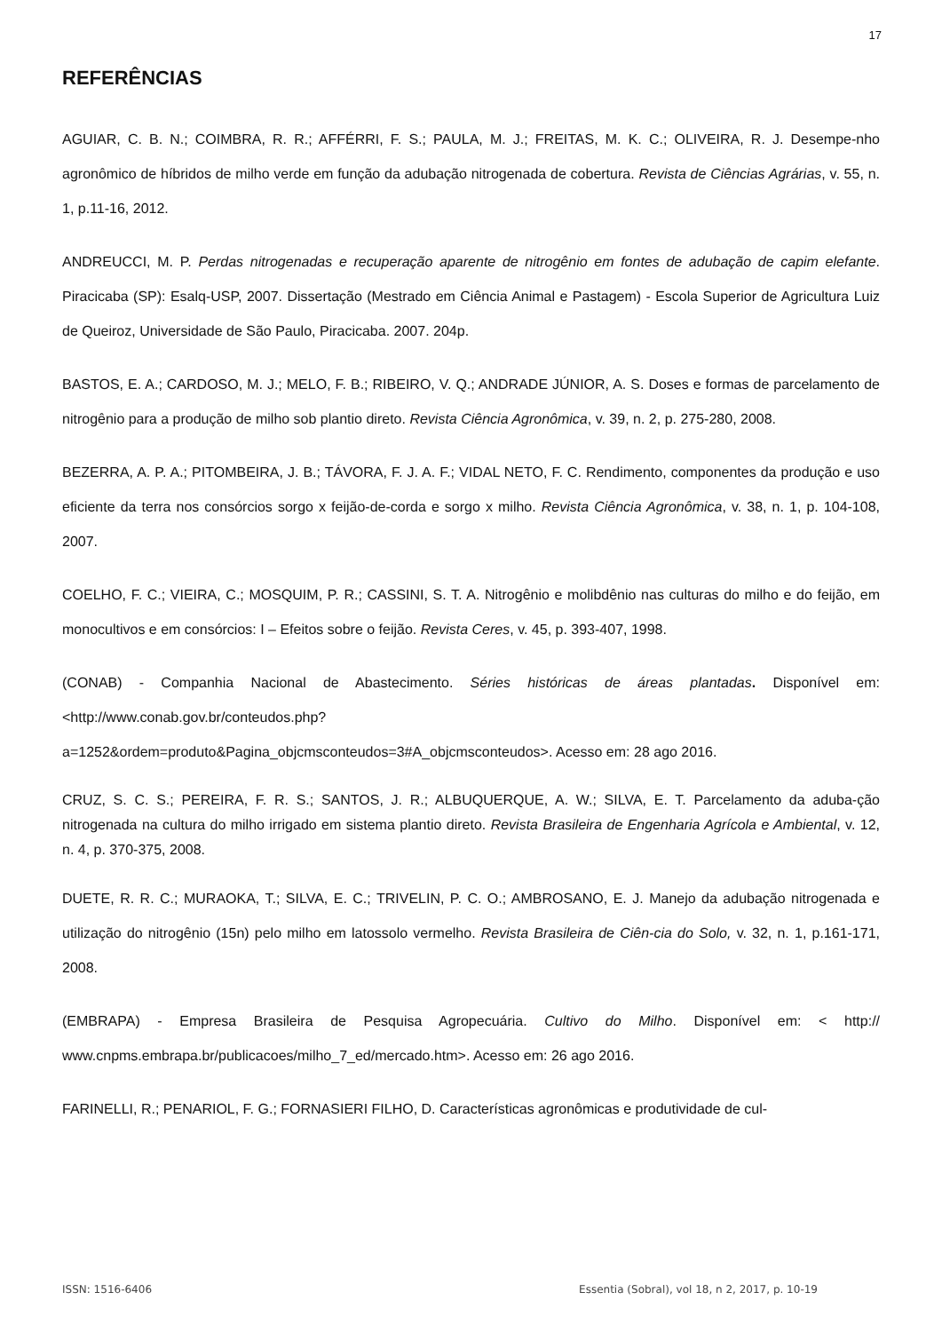17
REFERÊNCIAS
AGUIAR, C. B. N.; COIMBRA, R. R.; AFFÉRRI, F. S.; PAULA, M. J.; FREITAS, M. K. C.; OLIVEIRA, R. J. Desempe-nho agronômico de híbridos de milho verde em função da adubação nitrogenada de cobertura. Revista de Ciências Agrárias, v. 55, n. 1, p.11-16, 2012.
ANDREUCCI, M. P. Perdas nitrogenadas e recuperação aparente de nitrogênio em fontes de adubação de capim elefante. Piracicaba (SP): Esalq-USP, 2007. Dissertação (Mestrado em Ciência Animal e Pastagem) - Escola Superior de Agricultura Luiz de Queiroz, Universidade de São Paulo, Piracicaba. 2007. 204p.
BASTOS, E. A.; CARDOSO, M. J.; MELO, F. B.; RIBEIRO, V. Q.; ANDRADE JÚNIOR, A. S. Doses e formas de parcelamento de nitrogênio para a produção de milho sob plantio direto. Revista Ciência Agronômica, v. 39, n. 2, p. 275-280, 2008.
BEZERRA, A. P. A.; PITOMBEIRA, J. B.; TÁVORA, F. J. A. F.; VIDAL NETO, F. C. Rendimento, componentes da produção e uso eficiente da terra nos consórcios sorgo x feijão-de-corda e sorgo x milho. Revista Ciência Agronômica, v. 38, n. 1, p. 104-108, 2007.
COELHO, F. C.; VIEIRA, C.; MOSQUIM, P. R.; CASSINI, S. T. A. Nitrogênio e molibdênio nas culturas do milho e do feijão, em monocultivos e em consórcios: I – Efeitos sobre o feijão. Revista Ceres, v. 45, p. 393-407, 1998.
(CONAB) - Companhia Nacional de Abastecimento. Séries históricas de áreas plantadas. Disponível em: <http://www.conab.gov.br/conteudos.php?
a=1252&ordem=produto&Pagina_objcmsconteudos=3#A_objcmsconteudos>. Acesso em: 28 ago 2016.
CRUZ, S. C. S.; PEREIRA, F. R. S.; SANTOS, J. R.; ALBUQUERQUE, A. W.; SILVA, E. T. Parcelamento da aduba-ção nitrogenada na cultura do milho irrigado em sistema plantio direto. Revista Brasileira de Engenharia Agrícola e Ambiental, v. 12, n. 4, p. 370-375, 2008.
DUETE, R. R. C.; MURAOKA, T.; SILVA, E. C.; TRIVELIN, P. C. O.; AMBROSANO, E. J. Manejo da adubação nitrogenada e utilização do nitrogênio (15n) pelo milho em latossolo vermelho. Revista Brasileira de Ciên-cia do Solo, v. 32, n. 1, p.161-171, 2008.
(EMBRAPA) - Empresa Brasileira de Pesquisa Agropecuária. Cultivo do Milho. Disponível em: < http:// www.cnpms.embrapa.br/publicacoes/milho_7_ed/mercado.htm>. Acesso em: 26 ago 2016.
FARINELLI, R.; PENARIOL, F. G.; FORNASIERI FILHO, D. Características agronômicas e produtividade de cul-
ISSN: 1516-6406 Essentia (Sobral), vol 18, n 2, 2017, p. 10-19